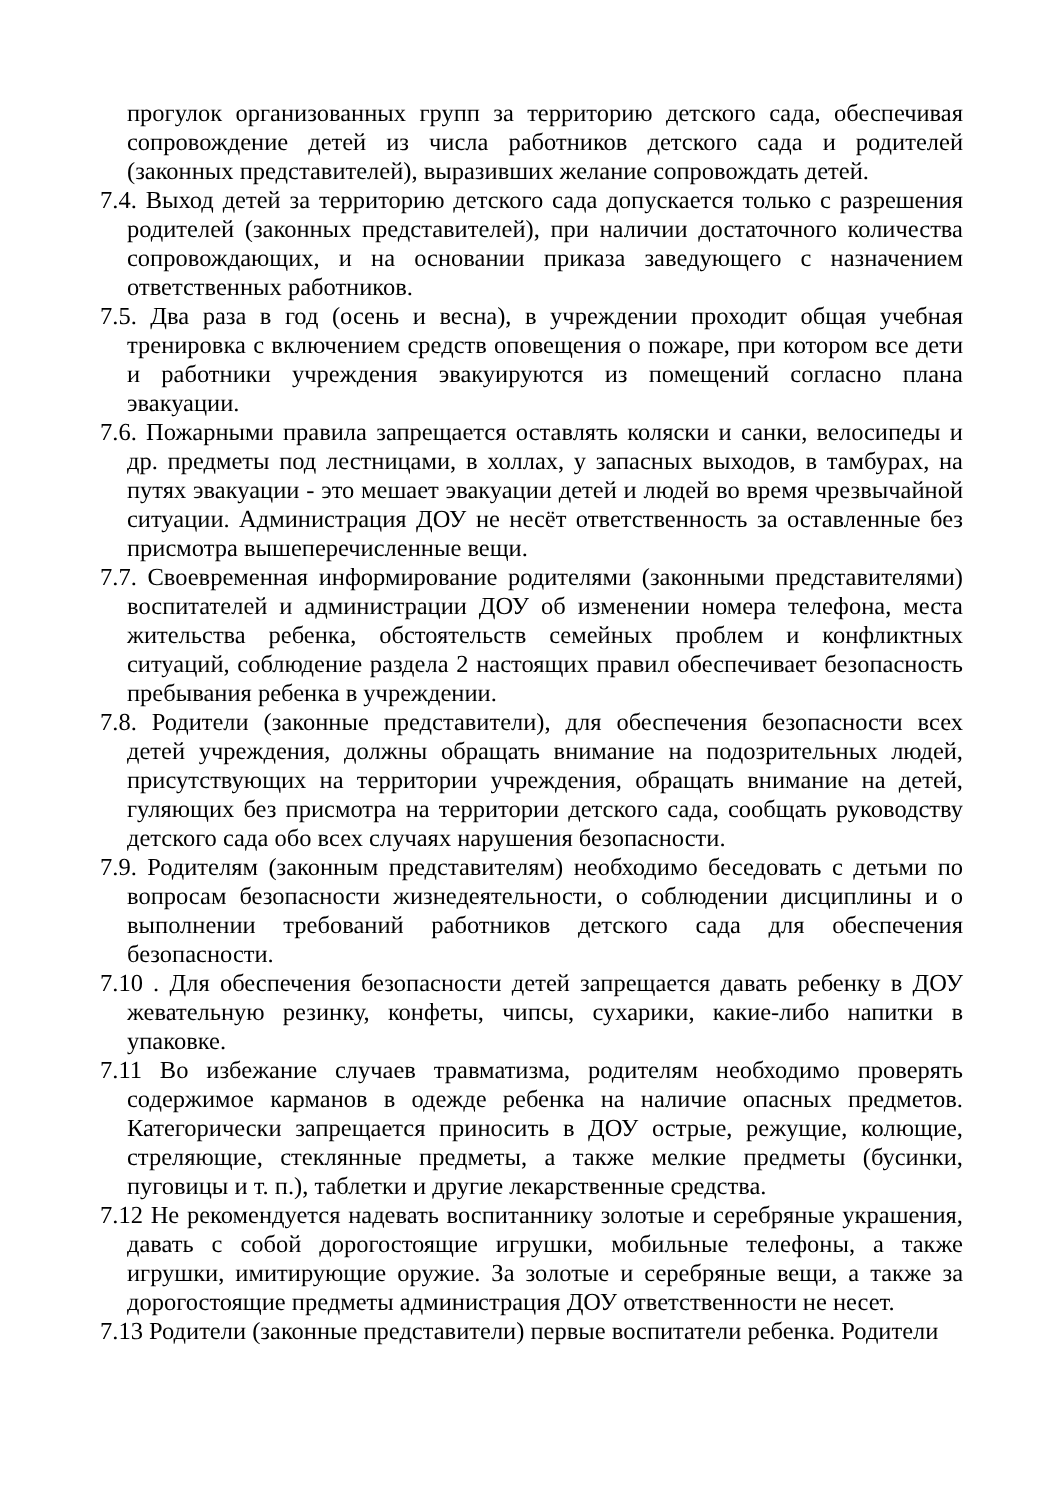прогулок организованных групп за территорию детского сада, обеспечивая сопровождение детей из числа работников детского сада и родителей (законных представителей), выразивших желание сопровождать детей.
7.4. Выход детей за территорию детского сада допускается только с разрешения родителей (законных представителей), при наличии достаточного количества сопровождающих, и на основании приказа заведующего с назначением ответственных работников.
7.5. Два раза в год (осень и весна), в учреждении проходит общая учебная тренировка с включением средств оповещения о пожаре, при котором все дети и работники учреждения эвакуируются из помещений согласно плана эвакуации.
7.6. Пожарными правила запрещается оставлять коляски и санки, велосипеды и др. предметы под лестницами, в холлах, у запасных выходов, в тамбурах, на путях эвакуации - это мешает эвакуации детей и людей во время чрезвычайной ситуации. Администрация ДОУ не несёт ответственность за оставленные без присмотра вышеперечисленные вещи.
7.7. Своевременная информирование родителями (законными представителями) воспитателей и администрации ДОУ об изменении номера телефона, места жительства ребенка, обстоятельств семейных проблем и конфликтных ситуаций, соблюдение раздела 2 настоящих правил обеспечивает безопасность пребывания ребенка в учреждении.
7.8. Родители (законные представители), для обеспечения безопасности всех детей учреждения, должны обращать внимание на подозрительных людей, присутствующих на территории учреждения, обращать внимание на детей, гуляющих без присмотра на территории детского сада, сообщать руководству детского сада обо всех случаях нарушения безопасности.
7.9. Родителям (законным представителям) необходимо беседовать с детьми по вопросам безопасности жизнедеятельности, о соблюдении дисциплины и о выполнении требований работников детского сада для обеспечения безопасности.
7.10 . Для обеспечения безопасности детей запрещается давать ребенку в ДОУ жевательную резинку, конфеты, чипсы, сухарики, какие-либо напитки в упаковке.
7.11 Во избежание случаев травматизма, родителям необходимо проверять содержимое карманов в одежде ребенка на наличие опасных предметов. Категорически запрещается приносить в ДОУ острые, режущие, колющие, стреляющие, стеклянные предметы, а также мелкие предметы (бусинки, пуговицы и т. п.), таблетки и другие лекарственные средства.
7.12 Не рекомендуется надевать воспитаннику золотые и серебряные украшения, давать с собой дорогостоящие игрушки, мобильные телефоны, а также игрушки, имитирующие оружие. За золотые и серебряные вещи, а также за дорогостоящие предметы администрация ДОУ ответственности не несет.
7.13 Родители (законные представители) первые воспитатели ребенка. Родители